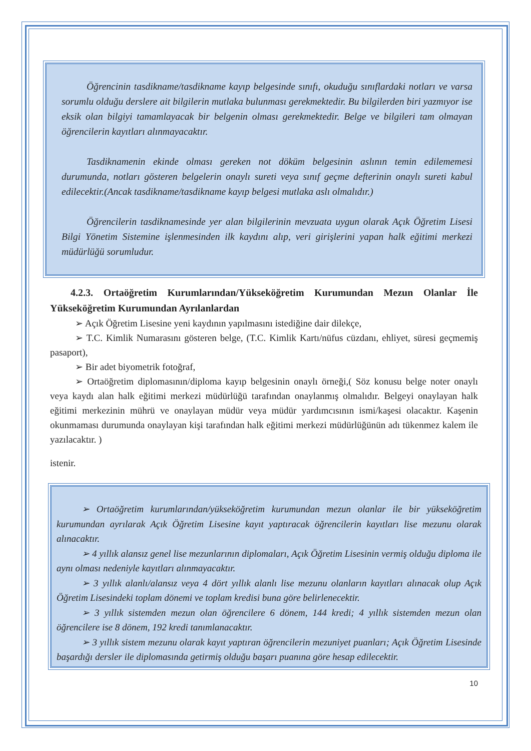Öğrencinin tasdikname/tasdikname kayıp belgesinde sınıfı, okuduğu sınıflardaki notları ve varsa sorumlu olduğu derslere ait bilgilerin mutlaka bulunması gerekmektedir. Bu bilgilerden biri yazmıyor ise eksik olan bilgiyi tamamlayacak bir belgenin olması gerekmektedir. Belge ve bilgileri tam olmayan öğrencilerin kayıtları alınmayacaktır.
Tasdiknamenin ekinde olması gereken not döküm belgesinin aslının temin edilememesi durumunda, notları gösteren belgelerin onaylı sureti veya sınıf geçme defterinin onaylı sureti kabul edilecektir.(Ancak tasdikname/tasdikname kayıp belgesi mutlaka aslı olmalıdır.)
Öğrencilerin tasdiknamesinde yer alan bilgilerinin mevzuata uygun olarak Açık Öğretim Lisesi Bilgi Yönetim Sistemine işlenmesinden ilk kaydını alıp, veri girişlerini yapan halk eğitimi merkezi müdürlüğü sorumludur.
4.2.3. Ortaöğretim Kurumlarından/Yükseköğretim Kurumundan Mezun Olanlar İle Yükseköğretim Kurumundan Ayrılanlardan
➢ Açık Öğretim Lisesine yeni kaydının yapılmasını istediğine dair dilekçe,
➢ T.C. Kimlik Numarasını gösteren belge, (T.C. Kimlik Kartı/nüfus cüzdanı, ehliyet, süresi geçmemiş pasaport),
➢ Bir adet biyometrik fotoğraf,
➢ Ortaöğretim diplomasının/diploma kayıp belgesinin onaylı örneği,( Söz konusu belge noter onaylı veya kaydı alan halk eğitimi merkezi müdürlüğü tarafından onaylanmış olmalıdır. Belgeyi onaylayan halk eğitimi merkezinin mührü ve onaylayan müdür veya müdür yardımcısının ismi/kaşesi olacaktır. Kaşenin okunmaması durumunda onaylayan kişi tarafından halk eğitimi merkezi müdürlüğünün adı tükenmez kalem ile yazılacaktır. )
istenir.
➢ Ortaöğretim kurumlarından/yükseköğretim kurumundan mezun olanlar ile bir yükseköğretim kurumundan ayrılarak Açık Öğretim Lisesine kayıt yaptıracak öğrencilerin kayıtları lise mezunu olarak alınacaktır.
➢ 4 yıllık alansız genel lise mezunlarının diplomaları, Açık Öğretim Lisesinin vermiş olduğu diploma ile aynı olması nedeniyle kayıtları alınmayacaktır.
➢ 3 yıllık alanlı/alansız veya 4 dört yıllık alanlı lise mezunu olanların kayıtları alınacak olup Açık Öğretim Lisesindeki toplam dönemi ve toplam kredisi buna göre belirlenecektir.
➢ 3 yıllık sistemden mezun olan öğrencilere 6 dönem, 144 kredi; 4 yıllık sistemden mezun olan öğrencilere ise 8 dönem, 192 kredi tanımlanacaktır.
➢ 3 yıllık sistem mezunu olarak kayıt yaptıran öğrencilerin mezuniyet puanları; Açık Öğretim Lisesinde başardığı dersler ile diplomasında getirmiş olduğu başarı puanına göre hesap edilecektir.
10